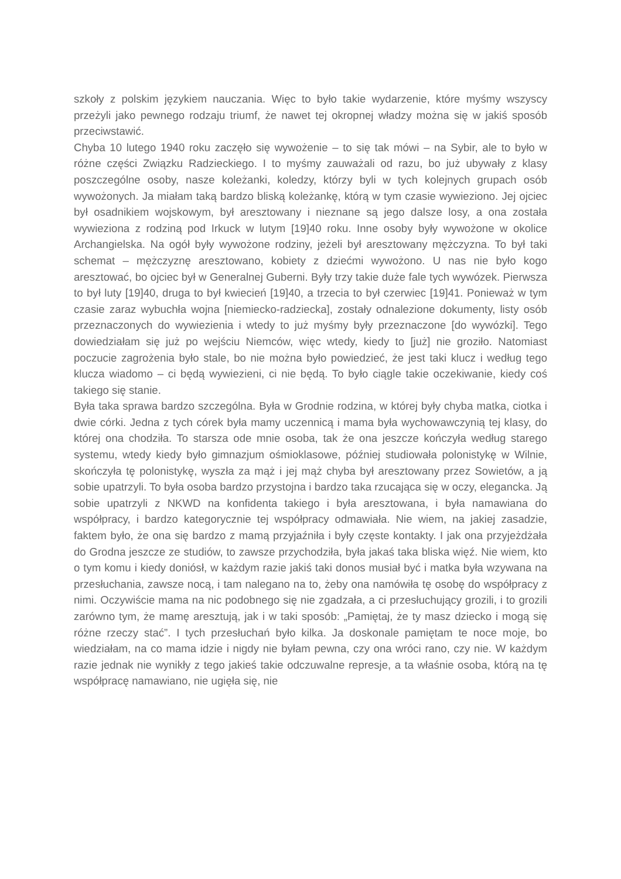szkoły z polskim językiem nauczania. Więc to było takie wydarzenie, które myśmy wszyscy przeżyli jako pewnego rodzaju triumf, że nawet tej okropnej władzy można się w jakiś sposób przeciwstawić.
Chyba 10 lutego 1940 roku zaczęło się wywożenie – to się tak mówi – na Sybir, ale to było w różne części Związku Radzieckiego. I to myśmy zauważali od razu, bo już ubywały z klasy poszczególne osoby, nasze koleżanki, koledzy, którzy byli w tych kolejnych grupach osób wywożonych. Ja miałam taką bardzo bliską koleżankę, którą w tym czasie wywieziono. Jej ojciec był osadnikiem wojskowym, był aresztowany i nieznane są jego dalsze losy, a ona została wywieziona z rodziną pod Irkuck w lutym [19]40 roku. Inne osoby były wywożone w okolice Archangielska. Na ogół były wywożone rodziny, jeżeli był aresztowany mężczyzna. To był taki schemat – mężczyznę aresztowano, kobiety z dziećmi wywożono. U nas nie było kogo aresztować, bo ojciec był w Generalnej Guberni. Były trzy takie duże fale tych wywózek. Pierwsza to był luty [19]40, druga to był kwiecień [19]40, a trzecia to był czerwiec [19]41. Ponieważ w tym czasie zaraz wybuchła wojna [niemiecko-radziecka], zostały odnalezione dokumenty, listy osób przeznaczonych do wywiezienia i wtedy to już myśmy były przeznaczone [do wywózki]. Tego dowiedziałam się już po wejściu Niemców, więc wtedy, kiedy to [już] nie groziło. Natomiast poczucie zagrożenia było stale, bo nie można było powiedzieć, że jest taki klucz i według tego klucza wiadomo – ci będą wywiezieni, ci nie będą. To było ciągle takie oczekiwanie, kiedy coś takiego się stanie.
Była taka sprawa bardzo szczególna. Była w Grodnie rodzina, w której były chyba matka, ciotka i dwie córki. Jedna z tych córek była mamy uczennicą i mama była wychowawczynią tej klasy, do której ona chodziła. To starsza ode mnie osoba, tak że ona jeszcze kończyła według starego systemu, wtedy kiedy było gimnazjum ośmioklasowe, później studiowała polonistykę w Wilnie, skończyła tę polonistykę, wyszła za mąż i jej mąż chyba był aresztowany przez Sowietów, a ją sobie upatrzyli. To była osoba bardzo przystojna i bardzo taka rzucająca się w oczy, elegancka. Ją sobie upatrzyli z NKWD na konfidenta takiego i była aresztowana, i była namawiana do współpracy, i bardzo kategorycznie tej współpracy odmawiała. Nie wiem, na jakiej zasadzie, faktem było, że ona się bardzo z mamą przyjaźniła i były częste kontakty. I jak ona przyjeżdżała do Grodna jeszcze ze studiów, to zawsze przychodziła, była jakaś taka bliska więź. Nie wiem, kto o tym komu i kiedy doniósł, w każdym razie jakiś taki donos musiał być i matka była wzywana na przesłuchania, zawsze nocą, i tam nalegano na to, żeby ona namówiła tę osobę do współpracy z nimi. Oczywiście mama na nic podobnego się nie zgadzała, a ci przesłuchujący grozili, i to grozili zarówno tym, że mamę aresztują, jak i w taki sposób: „Pamiętaj, że ty masz dziecko i mogą się różne rzeczy stać”. I tych przesłuchań było kilka. Ja doskonale pamiętam te noce moje, bo wiedziałam, na co mama idzie i nigdy nie byłam pewna, czy ona wróci rano, czy nie. W każdym razie jednak nie wynikły z tego jakieś takie odczuwalne represje, a ta właśnie osoba, którą na tę współpracę namawiano, nie ugięła się, nie